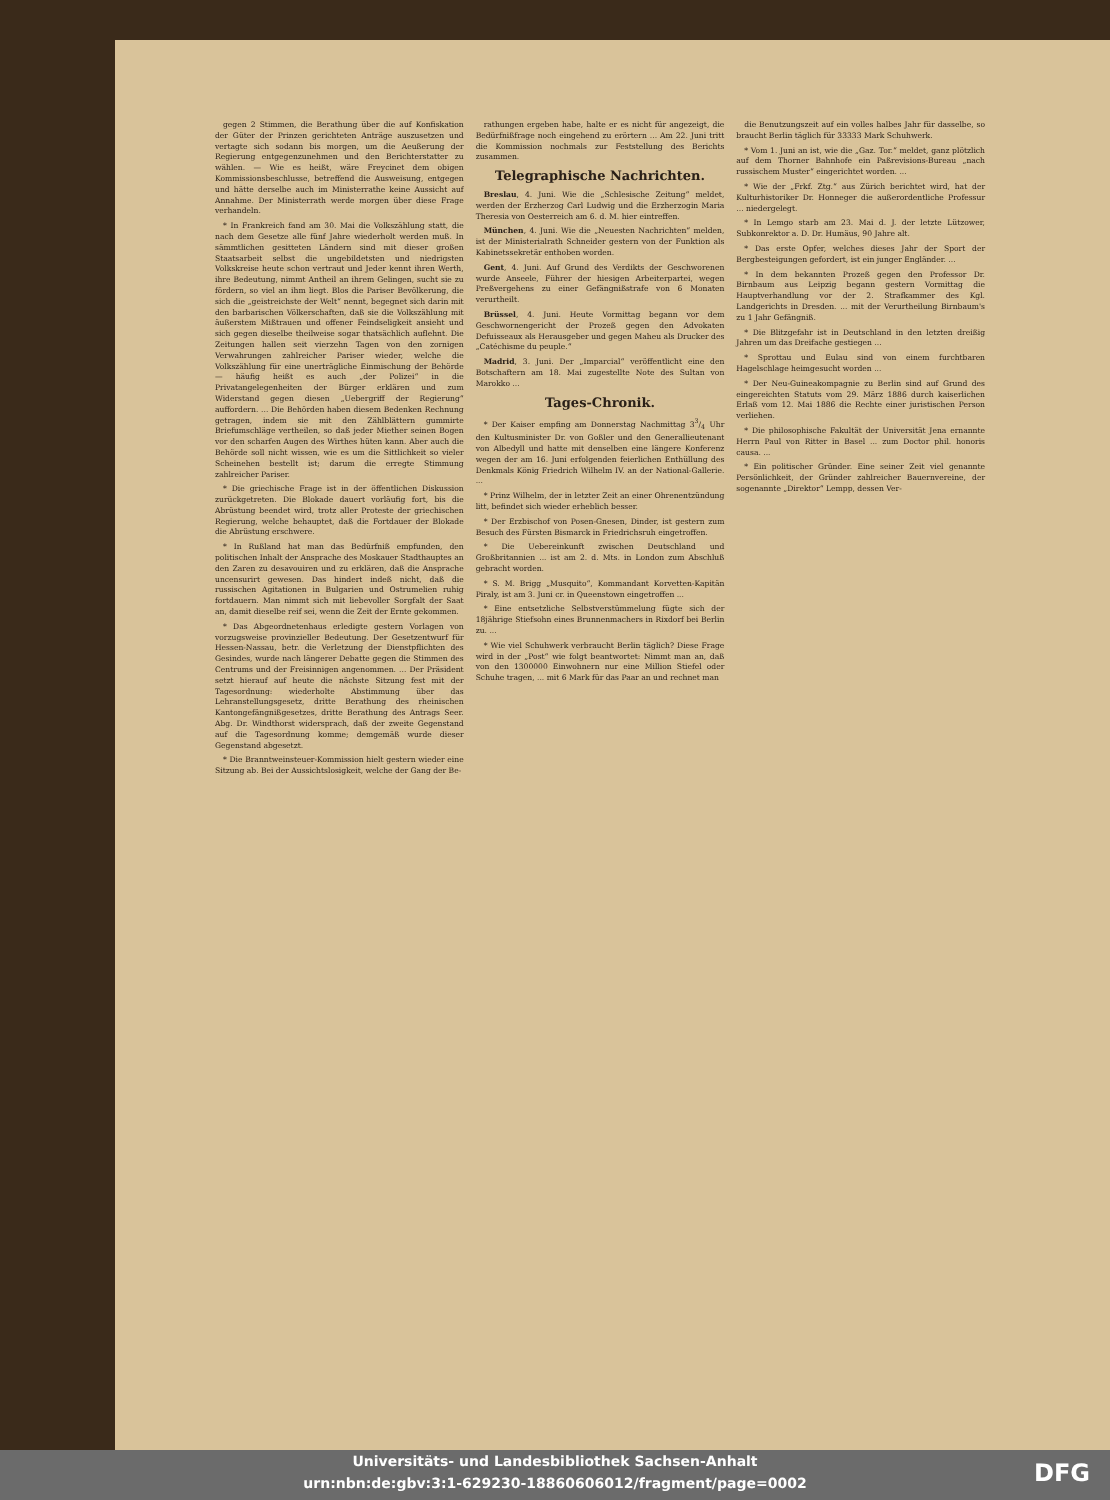gegen 2 Stimmen, die Berathung über die auf Konfiskation der Güter der Prinzen gerichteten Anträge auszusetzen und vertagte sich sodann bis morgen, um die Aeußerung der Regierung entgegenzunehmen und den Berichterstatter zu wählen. — Wie es heißt, wäre Freycinet dem obigen Kommissionsbeschlusse, betreffend die Ausweisung, entgegen und hätte derselbe auch im Ministerrathe keine Aussicht auf Annahme. Der Ministerrath werde morgen über diese Frage verhandeln.
* In Frankreich fand am 30. Mai die Volkszählung statt, die nach dem Gesetze alle fünf Jahre wiederholt werden muß. In sämmtlichen gesitteten Ländern sind mit dieser großen Staatsarbeit selbst die ungebildetsten und niedrigsten Volkskreise heute schon vertraut und Jeder kennt ihren Werth, ihre Bedeutung, nimmt Antheil an ihrem Gelingen, sucht sie zu fördern, so viel an ihm liegt. Blos die Pariser Bevölkerung, die sich die „geistreichste der Welt“ nennt, begegnet sich darin mit den barbarischen Völkerschaften, daß sie die Volkszählung mit äußerstem Mißtrauen und offener Feindseligkeit ansieht und sich gegen dieselbe theilweise sogar thatsächlich auflehnt. Die Zeitungen hallen seit vierzehn Tagen von den zornigen Verwahrungen zahlreicher Pariser wieder, welche die Volkszählung für eine unerträgliche Einmischung der Behörde — häufig heißt es auch „der Polizei“ in die Privatangelegenheiten der Bürger erklären und zum Widerstand gegen diesen „Uebergriff der Regierung“ auffordern. ... Die Behörden haben diesem Bedenken Rechnung getragen, indem sie mit den Zählblättern gummirte Briefumschläge vertheilen, so daß jeder Miether seinen Bogen vor den scharfen Augen des Wirthes hüten kann. Aber auch die Behörde soll nicht wissen, wie es um die Sittlichkeit so vieler Scheinehen bestellt ist; darum die erregte Stimmung zahlreicher Pariser.
* Die griechische Frage ist in der öffentlichen Diskussion zurückgetreten. Die Blokade dauert vorläufig fort, bis die Abrüstung beendet wird, trotz aller Proteste der griechischen Regierung, welche behauptet, daß die Fortdauer der Blokade die Abrüstung erschwere.
* In Rußland hat man das Bedürfniß empfunden, den politischen Inhalt der Ansprache des Moskauer Stadthauptes an den Zaren zu desavouiren und zu erklären, daß die Ansprache uncensurirt gewesen. Das hindert indeß nicht, daß die russischen Agitationen in Bulgarien und Ostrumelien ruhig fortdauern. Man nimmt sich mit liebevoller Sorgfalt der Saat an, damit dieselbe reif sei, wenn die Zeit der Ernte gekommen.
* Das Abgeordnetenhaus erledigte gestern Vorlagen von vorzugsweise provinzieller Bedeutung. Der Gesetzentwurf für Hessen-Nassau, betr. die Verletzung der Dienstpflichten des Gesindes, wurde nach längerer Debatte gegen die Stimmen des Centrums und der Freisinnigen angenommen. ... Der Präsident setzt hierauf auf heute die nächste Sitzung fest mit der Tagesordnung: wiederholte Abstimmung über das Lehranstellungsgesetz, dritte Berathung des rheinischen Kantongefängnißgesetzes, dritte Berathung des Antrags Seer. Abg. Dr. Windthorst widersprach, daß der zweite Gegenstand auf die Tagesordnung komme; demgemäß wurde dieser Gegenstand abgesetzt.
* Die Branntweinsteuer-Kommission hielt gestern wieder eine Sitzung ab. Bei der Aussichtslosigkeit, welche der Gang der Be-
rathungen ergeben habe, halte er es nicht für angezeigt, die Bedürfnißfrage noch eingehend zu erörtern ... Am 22. Juni tritt die Kommission nochmals zur Feststellung des Berichts zusammen.
Telegraphische Nachrichten.
Breslau, 4. Juni. Wie die „Schlesische Zeitung“ meldet, werden der Erzherzog Carl Ludwig und die Erzherzogin Maria Theresia von Oesterreich am 6. d. M. hier eintreffen.
München, 4. Juni. Wie die „Neuesten Nachrichten“ melden, ist der Ministerialrath Schneider gestern von der Funktion als Kabinetssekretär enthoben worden.
Gent, 4. Juni. Auf Grund des Verdikts der Geschworenen wurde Anseele, Führer der hiesigen Arbeiterpartei, wegen Preßvergehens zu einer Gefängnißstrafe von 6 Monaten verurtheilt.
Brüssel, 4. Juni. Heute Vormittag begann vor dem Geschwornengericht der Prozeß gegen den Advokaten Defuisseaux als Herausgeber und gegen Maheu als Drucker des „Catéchisme du peuple.“
Madrid, 3. Juni. Der „Imparcial“ veröffentlicht eine den Botschaftern am 18. Mai zugestellte Note des Sultan von Marokko ...
Tages-Chronik.
* Der Kaiser empfing am Donnerstag Nachmittag 33/4 Uhr den Kultusminister Dr. von Goßler und den Generallieutenant von Albedyll und hatte mit denselben eine längere Konferenz wegen der am 16. Juni erfolgenden feierlichen Enthüllung des Denkmals König Friedrich Wilhelm IV. an der National-Gallerie. ...
* Prinz Wilhelm, der in letzter Zeit an einer Ohrenentzündung litt, befindet sich wieder erheblich besser.
* Der Erzbischof von Posen-Gnesen, Dinder, ist gestern zum Besuch des Fürsten Bismarck in Friedrichsruh eingetroffen.
* Die Uebereinkunft zwischen Deutschland und Großbritannien ... ist am 2. d. Mts. in London zum Abschluß gebracht worden.
* S. M. Brigg „Musquito“, Kommandant Korvetten-Kapitän Piraly, ist am 3. Juni cr. in Queenstown eingetroffen ...
* Eine entsetzliche Selbstverstümmelung fügte sich der 18jährige Stiefsohn eines Brunnenmachers in Rixdorf bei Berlin zu. ...
* Wie viel Schuhwerk verbraucht Berlin täglich? Diese Frage wird in der „Post“ wie folgt beantwortet: Nimmt man an, daß von den 1300000 Einwohnern nur eine Million Stiefel oder Schuhe tragen, ... mit 6 Mark für das Paar an und rechnet man
die Benutzungszeit auf ein volles halbes Jahr für dasselbe, so braucht Berlin täglich für 33333 Mark Schuhwerk.
* Vom 1. Juni an ist, wie die „Gaz. Tor.“ meldet, ganz plötzlich auf dem Thorner Bahnhofe ein Paßrevisions-Bureau „nach russischem Muster“ eingerichtet worden. ...
* Wie der „Frkf. Ztg.“ aus Zürich berichtet wird, hat der Kulturhistoriker Dr. Honneger die außerordentliche Professur ... niedergelegt.
* In Lemgo starb am 23. Mai d. J. der letzte Lützower, Subkonrektor a. D. Dr. Humäus, 90 Jahre alt.
* Das erste Opfer, welches dieses Jahr der Sport der Bergbesteigungen gefordert, ist ein junger Engländer. ...
* In dem bekannten Prozeß gegen den Professor Dr. Birnbaum aus Leipzig begann gestern Vormittag die Hauptverhandlung vor der 2. Strafkammer des Kgl. Landgerichts in Dresden. ... mit der Verurtheilung Birnbaum's zu 1 Jahr Gefängniß.
* Die Blitzgefahr ist in Deutschland in den letzten dreißig Jahren um das Dreifache gestiegen ...
* Sprottau und Eulau sind von einem furchtbaren Hagelschlage heimgesucht worden ...
* Der Neu-Guineakompagnie zu Berlin sind auf Grund des eingereichten Statuts vom 29. März 1886 durch kaiserlichen Erlaß vom 12. Mai 1886 die Rechte einer juristischen Person verliehen.
* Die philosophische Fakultät der Universität Jena ernannte Herrn Paul von Ritter in Basel ... zum Doctor phil. honoris causa. ...
* Ein politischer Gründer. Eine seiner Zeit viel genannte Persönlichkeit, der Gründer zahlreicher Bauernvereine, der sogenannte „Direktor“ Lempp, dessen Ver-
Universitäts- und Landesbibliothek Sachsen-Anhalt
urn:nbn:de:gbv:3:1-629230-18860606012/fragment/page=0002
DFG